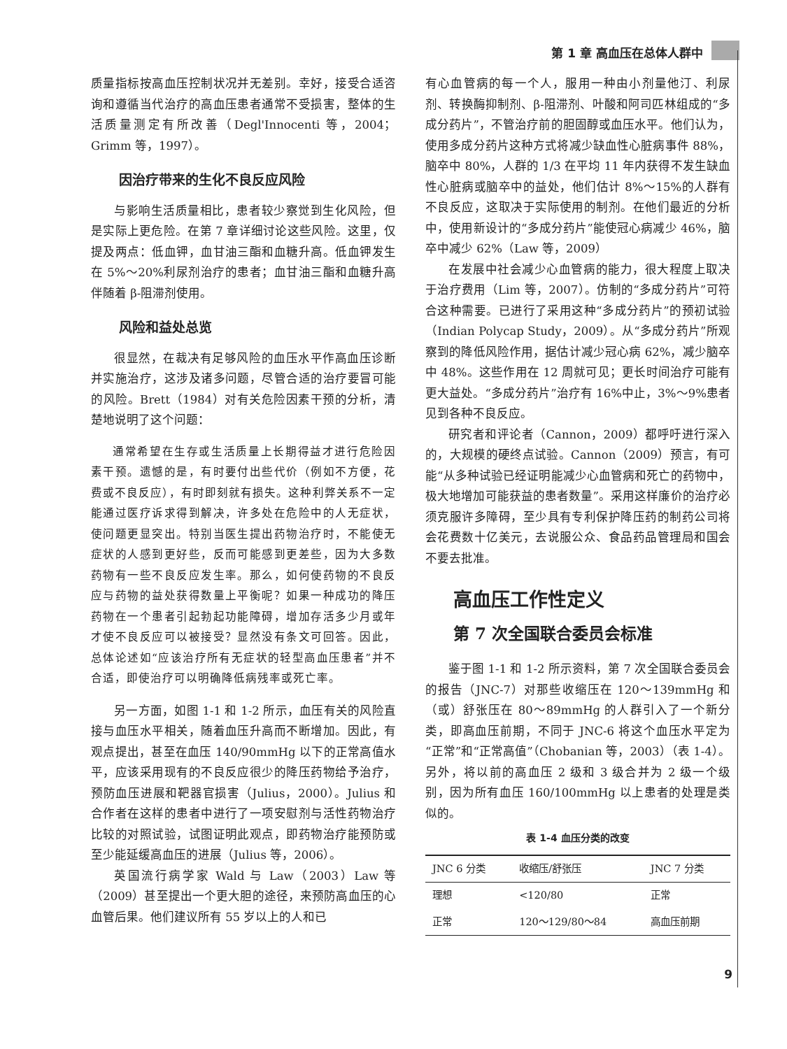第 1 章 高血压在总体人群中
质量指标按高血压控制状况并无差别。幸好，接受合适咨询和遵循当代治疗的高血压患者通常不受损害，整体的生活质量测定有所改善（Degl'Innocenti 等，2004；Grimm 等，1997）。
因治疗带来的生化不良反应风险
与影响生活质量相比，患者较少察觉到生化风险，但是实际上更危险。在第 7 章详细讨论这些风险。这里，仅提及两点：低血钾，血甘油三酯和血糖升高。低血钾发生在 5%～20%利尿剂治疗的患者；血甘油三酯和血糖升高伴随着 β-阻滞剂使用。
风险和益处总览
很显然，在裁决有足够风险的血压水平作高血压诊断并实施治疗，这涉及诸多问题，尽管合适的治疗要冒可能的风险。Brett（1984）对有关危险因素干预的分析，清楚地说明了这个问题：
通常希望在生存或生活质量上长期得益才进行危险因素干预。遗憾的是，有时要付出些代价（例如不方便，花费或不良反应），有时即刻就有损失。这种利弊关系不一定能通过医疗诉求得到解决，许多处在危险中的人无症状，使问题更显突出。特别当医生提出药物治疗时，不能使无症状的人感到更好些，反而可能感到更差些，因为大多数药物有一些不良反应发生率。那么，如何使药物的不良反应与药物的益处获得数量上平衡呢？如果一种成功的降压药物在一个患者引起勃起功能障碍，增加存活多少月或年才使不良反应可以被接受？显然没有条文可回答。因此，总体论述如“应该治疗所有无症状的轻型高血压患者”并不合适，即使治疗可以明确降低病残率或死亡率。
另一方面，如图 1-1 和 1-2 所示，血压有关的风险直接与血压水平相关，随着血压升高而不断增加。因此，有观点提出，甚至在血压 140/90mmHg 以下的正常高值水平，应该采用现有的不良反应很少的降压药物给予治疗，预防血压进展和靶器官损害（Julius，2000）。Julius 和合作者在这样的患者中进行了一项安慰剂与活性药物治疗比较的对照试验，试图证明此观点，即药物治疗能预防或至少能延缓高血压的进展（Julius 等，2006）。
英国流行病学家 Wald 与 Law（2003）Law 等（2009）甚至提出一个更大胆的途径，来预防高血压的心血管后果。他们建议所有 55 岁以上的人和已
有心血管病的每一个人，服用一种由小剂量他汀、利尿剂、转换酶抑制剂、β-阻滞剂、叶酸和阿司匹林组成的“多成分药片”，不管治疗前的胆固醇或血压水平。他们认为，使用多成分药片这种方式将减少缺血性心脏病事件 88%，脑卒中 80%，人群的 1/3 在平均 11 年内获得不发生缺血性心脏病或脑卒中的益处，他们估计 8%～15%的人群有不良反应，这取决于实际使用的制剂。在他们最近的分析中，使用新设计的“多成分药片”能使冠心病减少 46%，脑卒中减少 62%（Law 等，2009）
在发展中社会减少心血管病的能力，很大程度上取决于治疗费用（Lim 等，2007）。仿制的“多成分药片”可符合这种需要。已进行了采用这种“多成分药片”的预初试验（Indian Polycap Study，2009）。从“多成分药片”所观察到的降低风险作用，据估计减少冠心病 62%，减少脑卒中 48%。这些作用在 12 周就可见；更长时间治疗可能有更大益处。“多成分药片”治疗有 16%中止，3%～9%患者见到各种不良反应。
研究者和评论者（Cannon，2009）都呼吁进行深入的，大规模的硬终点试验。Cannon（2009）预言，有可能“从多种试验已经证明能减少心血管病和死亡的药物中，极大地增加可能获益的患者数量”。采用这样廉价的治疗必须克服许多障碍，至少具有专利保护降压药的制药公司将会花费数十亿美元，去说服公众、食品药品管理局和国会不要去批准。
高血压工作性定义
第 7 次全国联合委员会标准
鉴于图 1-1 和 1-2 所示资料，第 7 次全国联合委员会的报告（JNC-7）对那些收缩压在 120～139mmHg 和（或）舒张压在 80～89mmHg 的人群引入了一个新分类，即高血压前期，不同于 JNC-6 将这个血压水平定为“正常”和“正常高值”（Chobanian 等，2003）（表 1-4）。另外，将以前的高血压 2 级和 3 级合并为 2 级一个级别，因为所有血压 160/100mmHg 以上患者的处理是类似的。
表 1-4 血压分类的改变
| JNC 6 分类 | 收缩压/舒张压 | JNC 7 分类 |
| --- | --- | --- |
| 理想 | <120/80 | 正常 |
| 正常 | 120～129/80～84 | 高血压前期 |
9